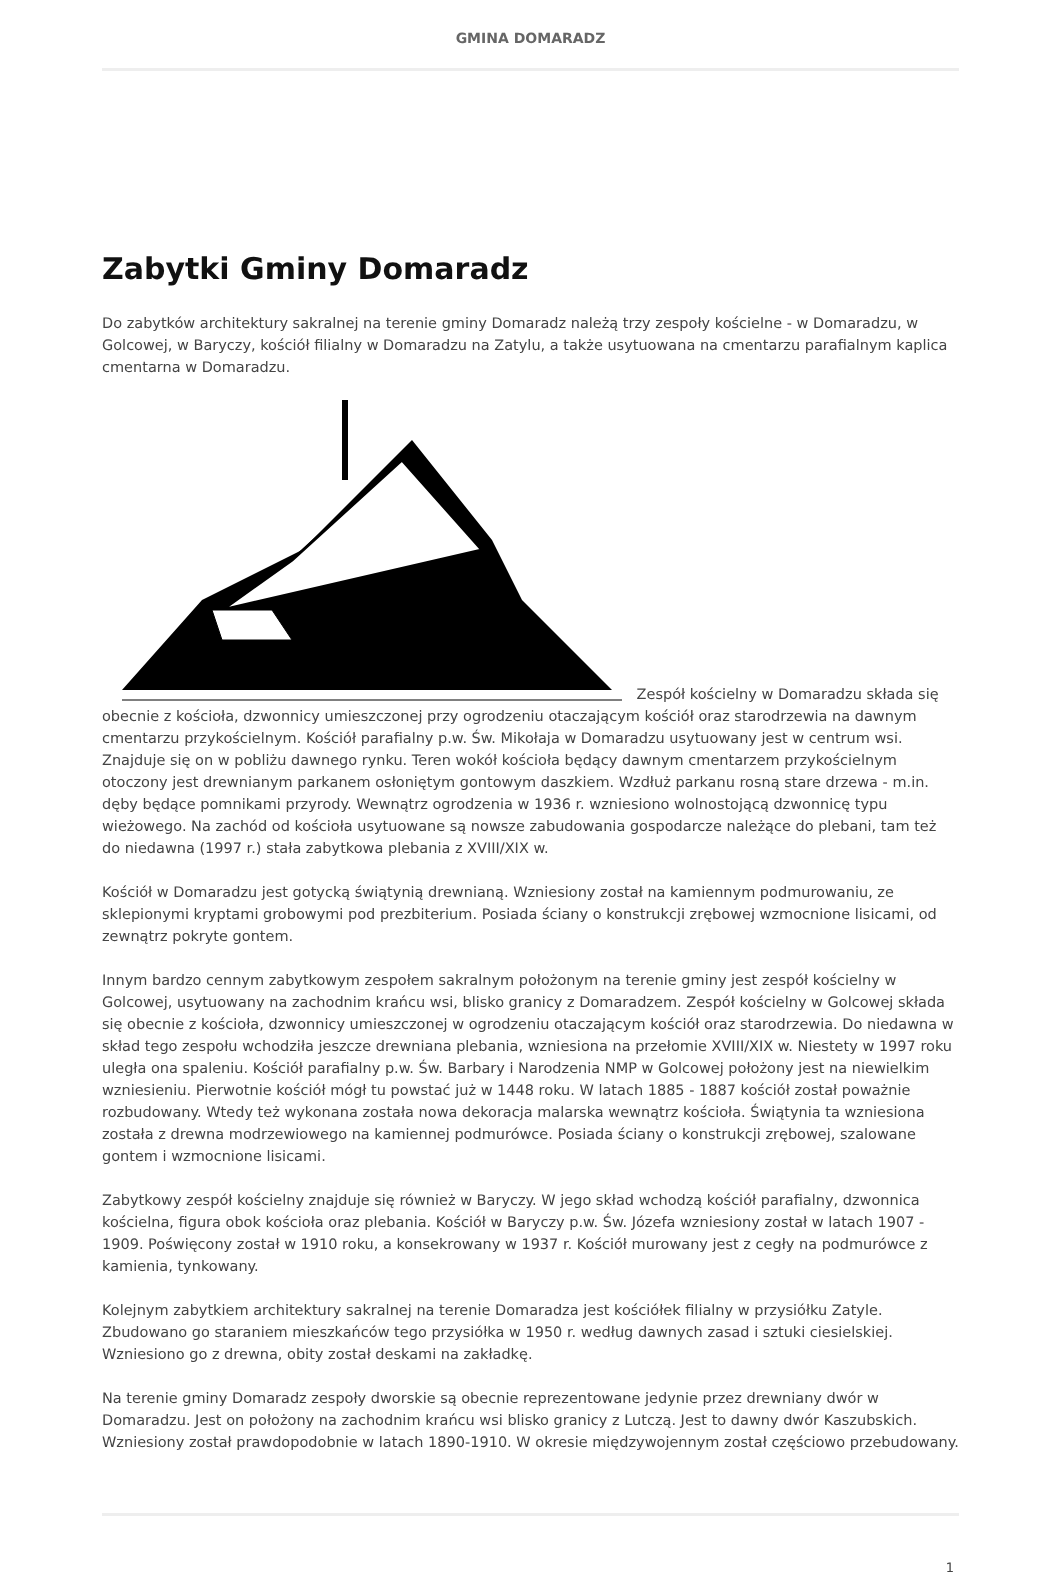GMINA DOMARADZ
Zabytki Gminy Domaradz
Do zabytków architektury sakralnej na terenie gminy Domaradz należą trzy zespoły kościelne - w Domaradzu, w Golcowej, w Baryczy, kościół filialny w Domaradzu na Zatylu, a także usytuowana na cmentarzu parafialnym kaplica cmentarna w Domaradzu.
Zespół kościelny w Domaradzu składa się obecnie z kościoła, dzwonnicy umieszczonej przy ogrodzeniu otaczającym kościół oraz starodrzewia na dawnym cmentarzu przykościelnym. Kościół parafialny p.w. Św. Mikołaja w Domaradzu usytuowany jest w centrum wsi. Znajduje się on w pobliżu dawnego rynku. Teren wokół kościoła będący dawnym cmentarzem przykościelnym otoczony jest drewnianym parkanem osłoniętym gontowym daszkiem. Wzdłuż parkanu rosną stare drzewa - m.in. dęby będące pomnikami przyrody. Wewnątrz ogrodzenia w 1936 r. wzniesiono wolnostojącą dzwonnicę typu wieżowego. Na zachód od kościoła usytuowane są nowsze zabudowania gospodarcze należące do plebani, tam też do niedawna (1997 r.) stała zabytkowa plebania z XVIII/XIX w.
Kościół w Domaradzu jest gotycką świątynią drewnianą. Wzniesiony został na kamiennym podmurowaniu, ze sklepionymi kryptami grobowymi pod prezbiterium. Posiada ściany o konstrukcji zrębowej wzmocnione lisicami, od zewnątrz pokryte gontem.
Innym bardzo cennym zabytkowym zespołem sakralnym położonym na terenie gminy jest zespół kościelny w Golcowej, usytuowany na zachodnim krańcu wsi, blisko granicy z Domaradzem. Zespół kościelny w Golcowej składa się obecnie z kościoła, dzwonnicy umieszczonej w ogrodzeniu otaczającym kościół oraz starodrzewia. Do niedawna w skład tego zespołu wchodziła jeszcze drewniana plebania, wzniesiona na przełomie XVIII/XIX w. Niestety w 1997 roku uległa ona spaleniu. Kościół parafialny p.w. Św. Barbary i Narodzenia NMP w Golcowej położony jest na niewielkim wzniesieniu. Pierwotnie kościół mógł tu powstać już w 1448 roku. W latach 1885 - 1887 kościół został poważnie rozbudowany. Wtedy też wykonana została nowa dekoracja malarska wewnątrz kościoła. Świątynia ta wzniesiona została z drewna modrzewiowego na kamiennej podmurówce. Posiada ściany o konstrukcji zrębowej, szalowane gontem i wzmocnione lisicami.
Zabytkowy zespół kościelny znajduje się również w Baryczy. W jego skład wchodzą kościół parafialny, dzwonnica kościelna, figura obok kościoła oraz plebania. Kościół w Baryczy p.w. Św. Józefa wzniesiony został w latach 1907 - 1909. Poświęcony został w 1910 roku, a konsekrowany w 1937 r. Kościół murowany jest z cegły na podmurówce z kamienia, tynkowany.
Kolejnym zabytkiem architektury sakralnej na terenie Domaradza jest kościółek filialny w przysiółku Zatyle. Zbudowano go staraniem mieszkańców tego przysiółka w 1950 r. według dawnych zasad i sztuki ciesielskiej. Wzniesiono go z drewna, obity został deskami na zakładkę.
Na terenie gminy Domaradz zespoły dworskie są obecnie reprezentowane jedynie przez drewniany dwór w Domaradzu. Jest on położony na zachodnim krańcu wsi blisko granicy z Lutczą. Jest to dawny dwór Kaszubskich. Wzniesiony został prawdopodobnie w latach 1890-1910. W okresie międzywojennym został częściowo przebudowany.
1